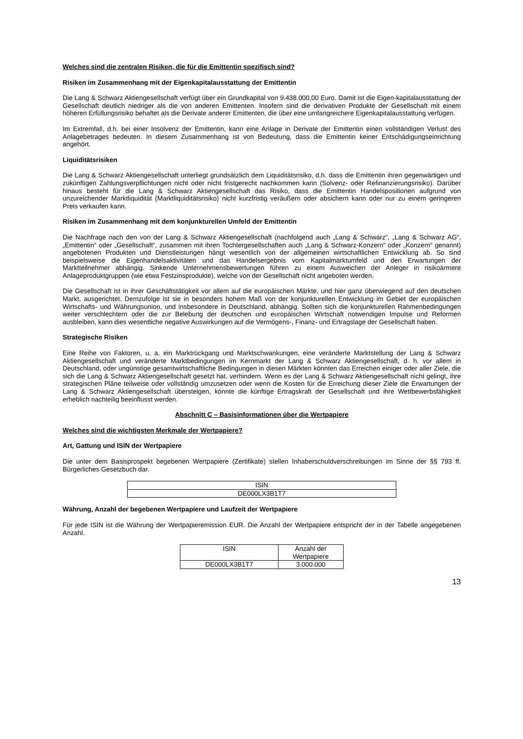Welches sind die zentralen Risiken, die für die Emittentin spezifisch sind?
Risiken im Zusammenhang mit der Eigenkapitalausstattung der Emittentin
Die Lang & Schwarz Aktiengesellschaft verfügt über ein Grundkapital von 9.438.000,00 Euro. Damit ist die Eigen-kapitalausstattung der Gesellschaft deutlich niedriger als die von anderen Emittenten. Insofern sind die derivativen Produkte der Gesellschaft mit einem höheren Erfüllungsrisiko behaftet als die Derivate anderer Emittenten, die über eine umfangreichere Eigenkapitalausstattung verfügen.
Im Extremfall, d.h. bei einer Insolvenz der Emittentin, kann eine Anlage in Derivate der Emittentin einen vollständigen Verlust des Anlagebetrages bedeuten. In diesem Zusammenhang ist von Bedeutung, dass die Emittentin keiner Entschädigungseinrichtung angehört.
Liquiditätsrisiken
Die Lang & Schwarz Aktiengesellschaft unterliegt grundsätzlich dem Liquiditätsrisiko, d.h. dass die Emittentin ihren gegenwärtigen und zukünftigen Zahlungsverpflichtungen nicht oder nicht fristgerecht nachkommen kann (Solvenz- oder Refinanzierungsrisiko). Darüber hinaus besteht für die Lang & Schwarz Aktiengesellschaft das Risiko, dass die Emittentin Handelspositionen aufgrund von unzureichender Marktliquidität (Marktliquiditätsrisiko) nicht kurzfristig veräußern oder absichern kann oder nur zu einem geringeren Preis verkaufen kann.
Risiken im Zusammenhang mit dem konjunkturellen Umfeld der Emittentin
Die Nachfrage nach den von der Lang & Schwarz Aktiengesellschaft (nachfolgend auch „Lang & Schwarz“, „Lang & Schwarz AG“, „Emittentin“ oder „Gesellschaft“, zusammen mit ihren Tochtergesellschaften auch „Lang & Schwarz-Konzern“ oder „Konzern“ genannt) angebotenen Produkten und Dienstleistungen hängt wesentlich von der allgemeinen wirtschaftlichen Entwicklung ab. So sind beispielsweise die Eigenhandelsaktivitäten und das Handelsergebnis vom Kapitalmarktumfeld und den Erwartungen der Marktteilnehmer abhängig. Sinkende Unternehmensbewertungen führen zu einem Ausweichen der Anleger in risikoärmere Anlageproduktgruppen (wie etwa Festzinsprodukte), welche von der Gesellschaft nicht angeboten werden.
Die Gesellschaft ist in ihrer Geschäftstätigkeit vor allem auf die europäischen Märkte, und hier ganz überwiegend auf den deutschen Markt, ausgerichtet. Demzufolge ist sie in besonders hohem Maß von der konjunkturellen Entwicklung im Gebiet der europäischen Wirtschafts- und Währungsunion, und insbesondere in Deutschland, abhängig. Sollten sich die konjunkturellen Rahmenbedingungen weiter verschlechtern oder die zur Belebung der deutschen und europäischen Wirtschaft notwendigen Impulse und Reformen ausbleiben, kann dies wesentliche negative Auswirkungen auf die Vermögens-, Finanz- und Ertragslage der Gesellschaft haben.
Strategische Risiken
Eine Reihe von Faktoren, u. a. ein Marktrückgang und Marktschwankungen, eine veränderte Marktstellung der Lang & Schwarz Aktiengesellschaft und veränderte Marktbedingungen im Kernmarkt der Lang & Schwarz Aktiengesellschaft, d. h. vor allem in Deutschland, oder ungünstige gesamtwirtschaftliche Bedingungen in diesen Märkten könnten das Erreichen einiger oder aller Ziele, die sich die Lang & Schwarz Aktiengesellschaft gesetzt hat, verhindern. Wenn es der Lang & Schwarz Aktiengesellschaft nicht gelingt, ihre strategischen Pläne teilweise oder vollständig umzusetzen oder wenn die Kosten für die Erreichung dieser Ziele die Erwartungen der Lang & Schwarz Aktiengesellschaft übersteigen, könnte die künftige Ertragskraft der Gesellschaft und ihre Wettbewerbsfähigkeit erheblich nachteilig beeinflusst werden.
Abschnitt C – Basisinformationen über die Wertpapiere
Welches sind die wichtigsten Merkmale der Wertpapiere?
Art, Gattung und ISIN der Wertpapiere
Die unter dem Basisprospekt begebenen Wertpapiere (Zertifikate) stellen Inhaberschuldverschreibungen im Sinne der §§ 793 ff. Bürgerliches Gesetzbuch dar.
| ISIN |
| DE000LX3B1T7 |
Währung, Anzahl der begebenen Wertpapiere und Laufzeit der Wertpapiere
Für jede ISIN ist die Währung der Wertpapieremission EUR. Die Anzahl der Wertpapiere entspricht der in der Tabelle angegebenen Anzahl.
| ISIN | Anzahl der Wertpapiere |
| DE000LX3B1T7 | 3.000.000 |
13